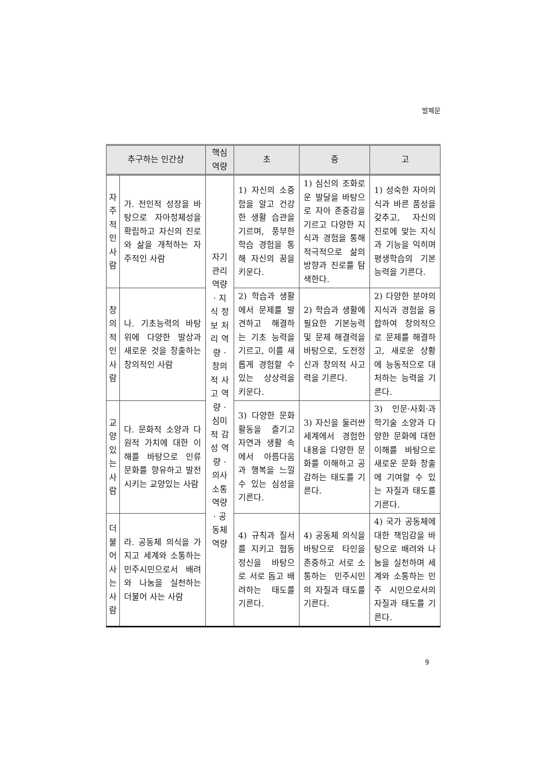발제문
| 추구하는 인간상 | | 핵심 역량 | 초 | 중 | 고 |
| --- | --- | --- | --- | --- | --- |
| 자주적인사람 | 가. 전인적 성장을 바탕으로 자아정체성을 확립하고 자신의 진로와 삶을 개척하는 자주적인 사람 | 자기 관리 역량 · 지식 정보 처리 역량 · 창의적 사고 역량 · 심미적 감성 역량 · 의사 소통 역량 · 공동체 역량 | 1) 자신의 소중함을 알고 건강한 생활 습관을 기르며, 풍부한 학습 경험을 통해 자신의 꿈을 키운다. | 1) 심신의 조화로운 발달을 바탕으로 자아 존중감을 기르고 다양한 지식과 경험을 통해 적극적으로 삶의 방향과 진로를 탐색한다. | 1) 성숙한 자아의식과 바른 품성을 갖추고, 자신의 진로에 맞는 지식과 기능을 익히며 평생학습의 기본 능력을 기른다. |
| 창의적인사람 | 나. 기초능력의 바탕 위에 다양한 발상과 새로운 것을 창출하는 창의적인 사람 | | 2) 학습과 생활에서 문제를 발견하고 해결하는 기초 능력을 기르고, 이를 새롭게 경험할 수 있는 상상력을 키운다. | 2) 학습과 생활에 필요한 기본능력 및 문제 해결력을 바탕으로, 도전정신과 창의적 사고력을 기른다. | 2) 다양한 분야의 지식과 경험을 융합하여 창의적으로 문제를 해결하고, 새로운 상황에 능동적으로 대처하는 능력을 기른다. |
| 교양있는사람 | 다. 문화적 소양과 다원적 가치에 대한 이해를 바탕으로 인류 문화를 향유하고 발전시키는 교양있는 사람 | | 3) 다양한 문화 활동을 즐기고 자연과 생활 속에서 아름다움과 행복을 느낄 수 있는 심성을 기른다. | 3) 자신을 둘러싼 세계에서 경험한 내용을 다양한 문화를 이해하고 공감하는 태도를 기른다. | 3) 인문·사회·과학기술 소양과 다양한 문화에 대한 이해를 바탕으로 새로운 문화 창출에 기여할 수 있는 자질과 태도를 기른다. |
| 더불어사는사람 | 라. 공동체 의식을 가지고 세계와 소통하는 민주시민으로서 배려와 나눔을 실천하는 더불어 사는 사람 | | 4) 규칙과 질서를 지키고 협동 정신을 바탕으로 서로 돕고 배려하는 태도를 기른다. | 4) 공동체 의식을 바탕으로 타인을 존중하고 서로 소통하는 민주시민의 자질과 태도를 기른다. | 4) 국가 공동체에 대한 책임감을 바탕으로 배려와 나눔을 실천하며 세계와 소통하는 민주 시민으로서의 자질과 태도를 기른다. |
9